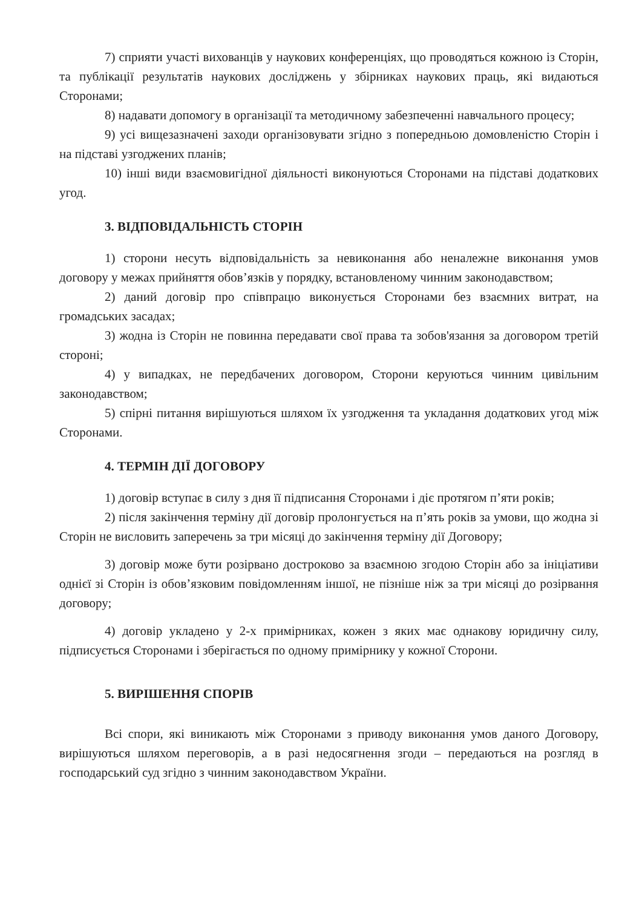7) сприяти участі вихованців у наукових конференціях, що проводяться кожною із Сторін, та публікації результатів наукових досліджень у збірниках наукових праць, які видаються Сторонами;
8) надавати допомогу в організації та методичному забезпеченні навчального процесу;
9) усі вищезазначені заходи організовувати згідно з попередньою домовленістю Сторін і на підставі узгоджених планів;
10) інші види взаємовигідної діяльності виконуються Сторонами на підставі додаткових угод.
3. ВІДПОВІДАЛЬНІСТЬ СТОРІН
1) сторони несуть відповідальність за невиконання або неналежне виконання умов договору у межах прийняття обов’язків у порядку, встановленому чинним законодавством;
2) даний договір про співпрацю виконується Сторонами без взаємних витрат, на громадських засадах;
3) жодна із Сторін не повинна передавати свої права та зобов'язання за договором третій стороні;
4) у випадках, не передбачених договором, Сторони керуються чинним цивільним законодавством;
5) спірні питання вирішуються шляхом їх узгодження та укладання додаткових угод між Сторонами.
4. ТЕРМІН ДІЇ ДОГОВОРУ
1) договір вступає в силу з дня її підписання Сторонами і діє протягом п’яти років;
2) після закінчення терміну дії договір пролонгується на п’ять років за умови, що жодна зі Сторін не висловить заперечень за три місяці до закінчення терміну дії Договору;
3) договір може бути розірвано достроково за взаємною згодою Сторін або за ініціативи однієї зі Сторін із обов’язковим повідомленням іншої, не пізніше ніж за три місяці до розірвання договору;
4) договір укладено у 2-х примірниках, кожен з яких має однакову юридичну силу, підписується Сторонами і зберігається по одному примірнику у кожної Сторони.
5. ВИРІШЕННЯ СПОРІВ
Всі спори, які виникають між Сторонами з приводу виконання умов даного Договору, вирішуються шляхом переговорів, а в разі недосягнення згоди – передаються на розгляд в господарський суд згідно з чинним законодавством України.